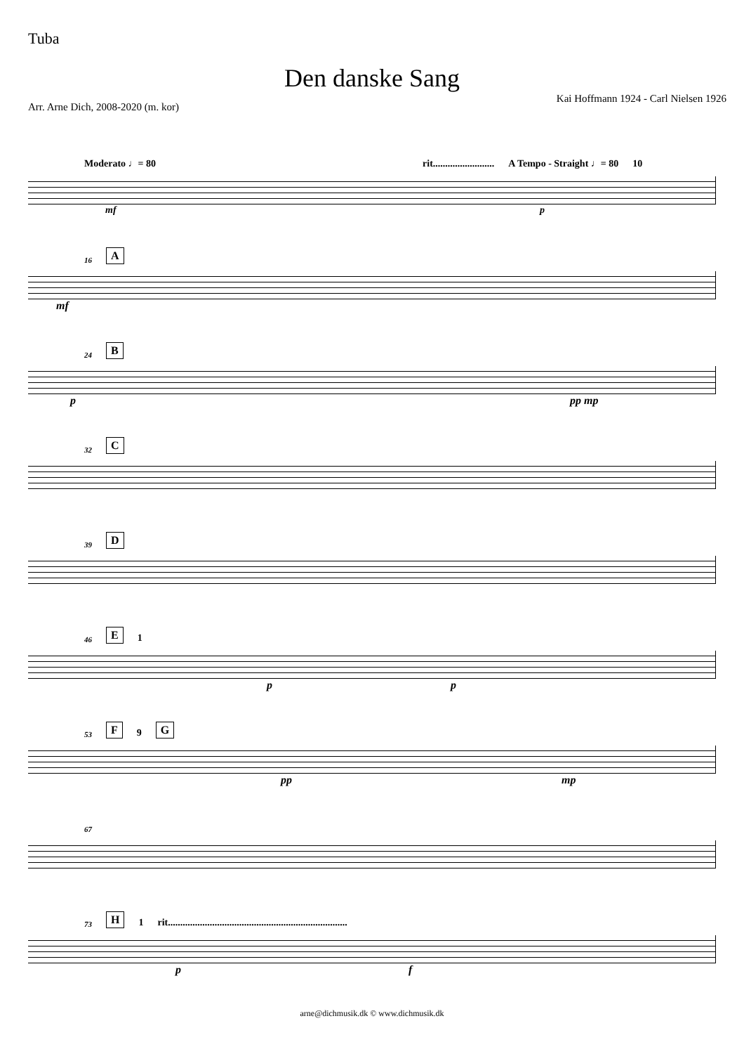Tuba
Den danske Sang
Arr. Arne Dich, 2008-2020 (m. kor) Kai Hoffmann 1924 - Carl Nielsen 1926
Moderato ♩= 80 rit......................... A Tempo - Straight ♩= 80 10
mf p
16 A
mf
24 B
p pp mp
32 C
39 D
46 E 1
p p
53 F 9 G
pp mp
67
73 H 1 rit.........................................................................
p f
arne@dichmusik.dk © www.dichmusik.dk